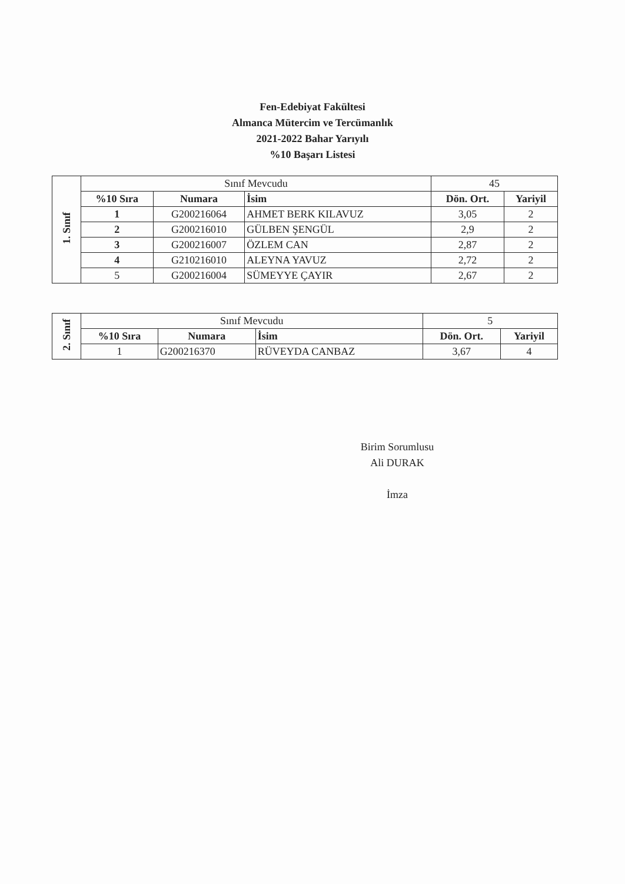Fen-Edebiyat Fakültesi
Almanca Mütercim ve Tercümanlık
2021-2022 Bahar Yarıyılı
%10 Başarı Listesi
| 1. Sınıf | Sınıf Mevcudu | | | 45 | |
| | %10 Sıra | Numara | İsim | Dön. Ort. | Yariyil |
| | 1 | G200216064 | AHMET BERK KILAVUZ | 3,05 | 2 |
| | 2 | G200216010 | GÜLBEN ŞENGÜL | 2,9 | 2 |
| | 3 | G200216007 | ÖZLEM CAN | 2,87 | 2 |
| | 4 | G210216010 | ALEYNA YAVUZ | 2,72 | 2 |
| | 5 | G200216004 | SÜMEYYE ÇAYIR | 2,67 | 2 |
| 2. Sınıf | Sınıf Mevcudu | | | 5 | |
| | %10 Sıra | Numara | İsim | Dön. Ort. | Yariyil |
| | 1 | G200216370 | RÜVEYDA CANBAZ | 3,67 | 4 |
Birim Sorumlusu
Ali DURAK
İmza